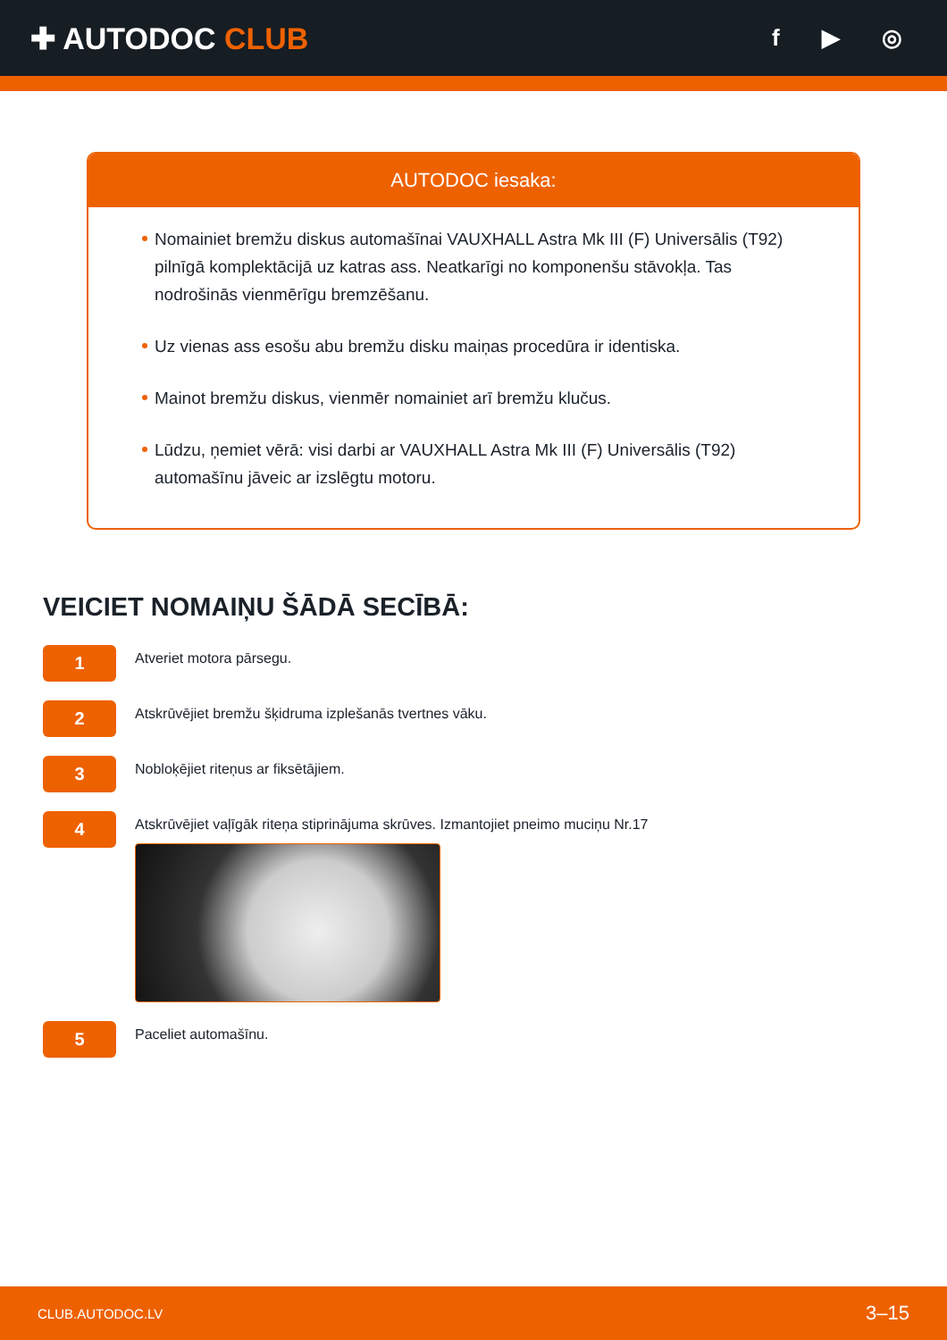✚ AUTODOC CLUB
f ▶ ◎
AUTODOC iesaka:
Nomainiet bremžu diskus automašīnai VAUXHALL Astra Mk III (F) Universālis (T92) pilnīgā komplektācijā uz katras ass. Neatkarīgi no komponenšu stāvokļa. Tas nodrošinās vienmērīgu bremzēšanu.
Uz vienas ass esošu abu bremžu disku maiņas procedūra ir identiska.
Mainot bremžu diskus, vienmēr nomainiet arī bremžu klučus.
Lūdzu, ņemiet vērā: visi darbi ar VAUXHALL Astra Mk III (F) Universālis (T92) automašīnu jāveic ar izslēgtu motoru.
VEICIET NOMAIŅU ŠĀDĀ SECĪBĀ:
1
Atveriet motora pārsegu.
2
Atskrūvējiet bremžu šķidruma izplešanās tvertnes vāku.
3
Nobloķējiet riteņus ar fiksētājiem.
4
Atskrūvējiet vaļīgāk riteņa stiprinājuma skrūves. Izmantojiet pneimo muciņu Nr.17
5
Paceliet automašīnu.
CLUB.AUTODOC.LV 3–15